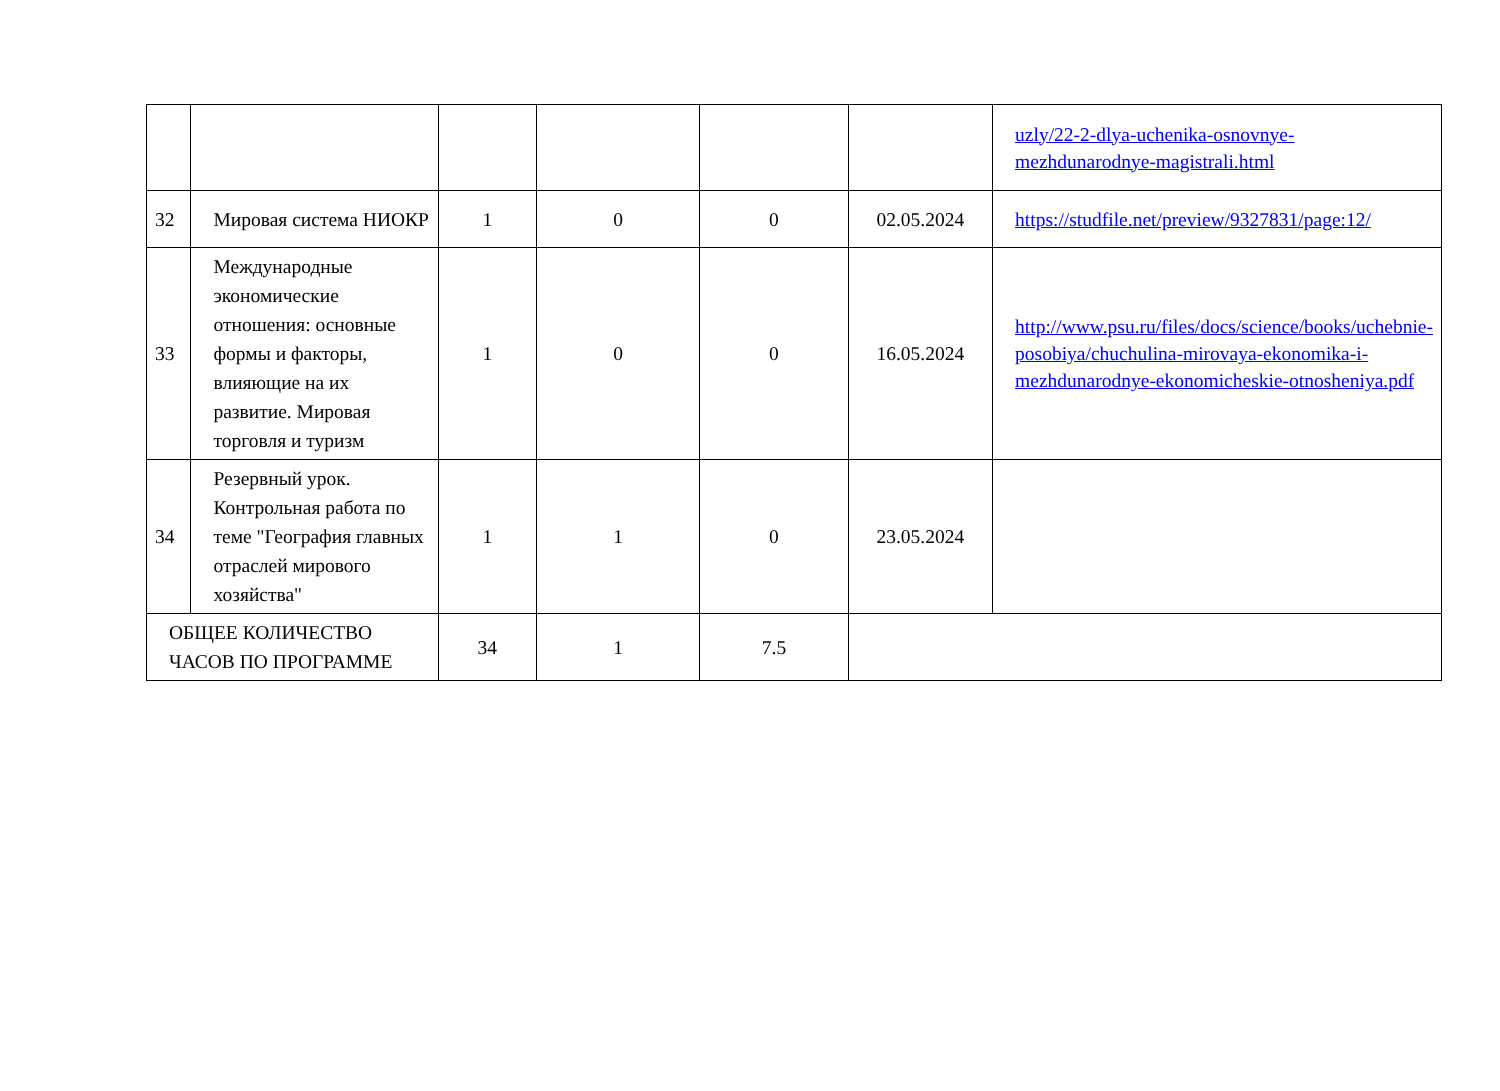| | | | | | | uzly/22-2-dlya-uchenika-osnovnye-mezhdunarodnye-magistrali.html |
| 32 | Мировая система НИОКР | 1 | 0 | 0 | 02.05.2024 | https://studfile.net/preview/9327831/page:12/ |
| 33 | Международные экономические отношения: основные формы и факторы, влияющие на их развитие. Мировая торговля и туризм | 1 | 0 | 0 | 16.05.2024 | http://www.psu.ru/files/docs/science/books/uchebnie-posobiya/chuchulina-mirovaya-ekonomika-i-mezhdunarodnye-ekonomicheskie-otnosheniya.pdf |
| 34 | Резервный урок. Контрольная работа по теме "География главных отраслей мирового хозяйства" | 1 | 1 | 0 | 23.05.2024 | |
| ОБЩЕЕ КОЛИЧЕСТВО ЧАСОВ ПО ПРОГРАММЕ | | 34 | 1 | 7.5 | | |